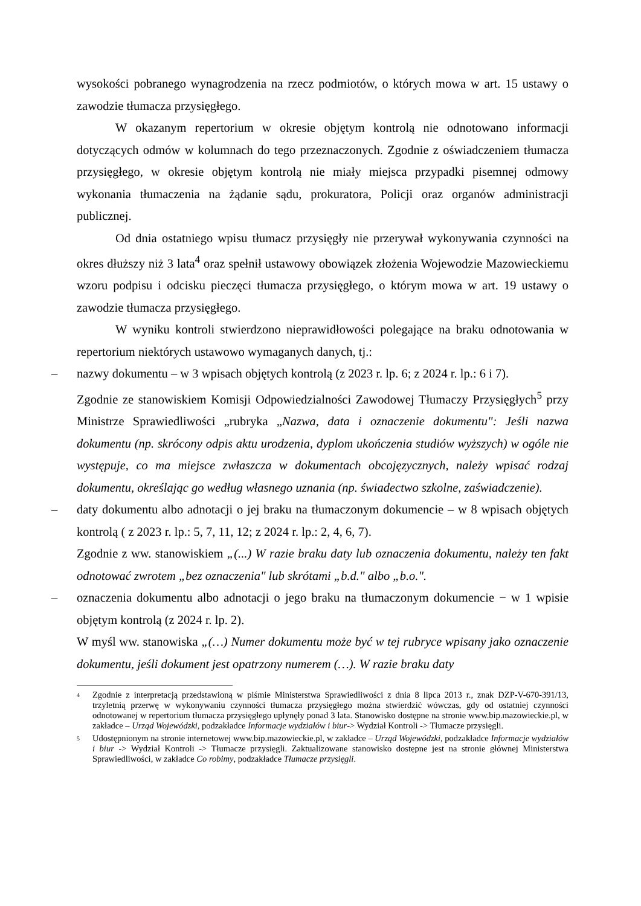wysokości pobranego wynagrodzenia na rzecz podmiotów, o których mowa w art. 15 ustawy o zawodzie tłumacza przysięgłego.
W okazanym repertorium w okresie objętym kontrolą nie odnotowano informacji dotyczących odmów w kolumnach do tego przeznaczonych. Zgodnie z oświadczeniem tłumacza przysięgłego, w okresie objętym kontrolą nie miały miejsca przypadki pisemnej odmowy wykonania tłumaczenia na żądanie sądu, prokuratora, Policji oraz organów administracji publicznej.
Od dnia ostatniego wpisu tłumacz przysięgły nie przerywał wykonywania czynności na okres dłuższy niż 3 lata<sup>4</sup> oraz spełnił ustawowy obowiązek złożenia Wojewodzie Mazowieckiemu wzoru podpisu i odcisku pieczęci tłumacza przysięgłego, o którym mowa w art. 19 ustawy o zawodzie tłumacza przysięgłego.
W wyniku kontroli stwierdzono nieprawidłowości polegające na braku odnotowania w repertorium niektórych ustawowo wymaganych danych, tj.:
– nazwy dokumentu – w 3 wpisach objętych kontrolą (z 2023 r. lp. 6; z 2024 r. lp.: 6 i 7).
Zgodnie ze stanowiskiem Komisji Odpowiedzialności Zawodowej Tłumaczy Przysięgłych<sup>5</sup> przy Ministrze Sprawiedliwości „rubryka „Nazwa, data i oznaczenie dokumentu": Jeśli nazwa dokumentu (np. skrócony odpis aktu urodzenia, dyplom ukończenia studiów wyższych) w ogóle nie występuje, co ma miejsce zwłaszcza w dokumentach obcojęzycznych, należy wpisać rodzaj dokumentu, określając go według własnego uznania (np. świadectwo szkolne, zaświadczenie).
– daty dokumentu albo adnotacji o jej braku na tłumaczonym dokumencie – w 8 wpisach objętych kontrolą ( z 2023 r. lp.: 5, 7, 11, 12; z 2024 r. lp.: 2, 4, 6, 7).
Zgodnie z ww. stanowiskiem „(...) W razie braku daty lub oznaczenia dokumentu, należy ten fakt odnotować zwrotem „bez oznaczenia" lub skrótami „b.d." albo „b.o.".
– oznaczenia dokumentu albo adnotacji o jego braku na tłumaczonym dokumencie − w 1 wpisie objętym kontrolą (z 2024 r. lp. 2).
W myśl ww. stanowiska „(…) Numer dokumentu może być w tej rubryce wpisany jako oznaczenie dokumentu, jeśli dokument jest opatrzony numerem (…). W razie braku daty
<sup>4</sup> Zgodnie z interpretacją przedstawioną w piśmie Ministerstwa Sprawiedliwości z dnia 8 lipca 2013 r., znak DZP-V-670-391/13, trzyletnią przerwę w wykonywaniu czynności tłumacza przysięgłego można stwierdzić wówczas, gdy od ostatniej czynności odnotowanej w repertorium tłumacza przysięgłego upłynęły ponad 3 lata. Stanowisko dostępne na stronie www.bip.mazowieckie.pl, w zakładce – Urząd Wojewódzki, podzakładce Informacje wydziałów i biur-> Wydział Kontroli -> Tłumacze przysięgli.
<sup>5</sup> Udostępnionym na stronie internetowej www.bip.mazowieckie.pl, w zakładce – Urząd Wojewódzki, podzakładce Informacje wydziałów i biur -> Wydział Kontroli -> Tłumacze przysięgli. Zaktualizowane stanowisko dostępne jest na stronie głównej Ministerstwa Sprawiedliwości, w zakładce Co robimy, podzakładce Tłumacze przysięgli.